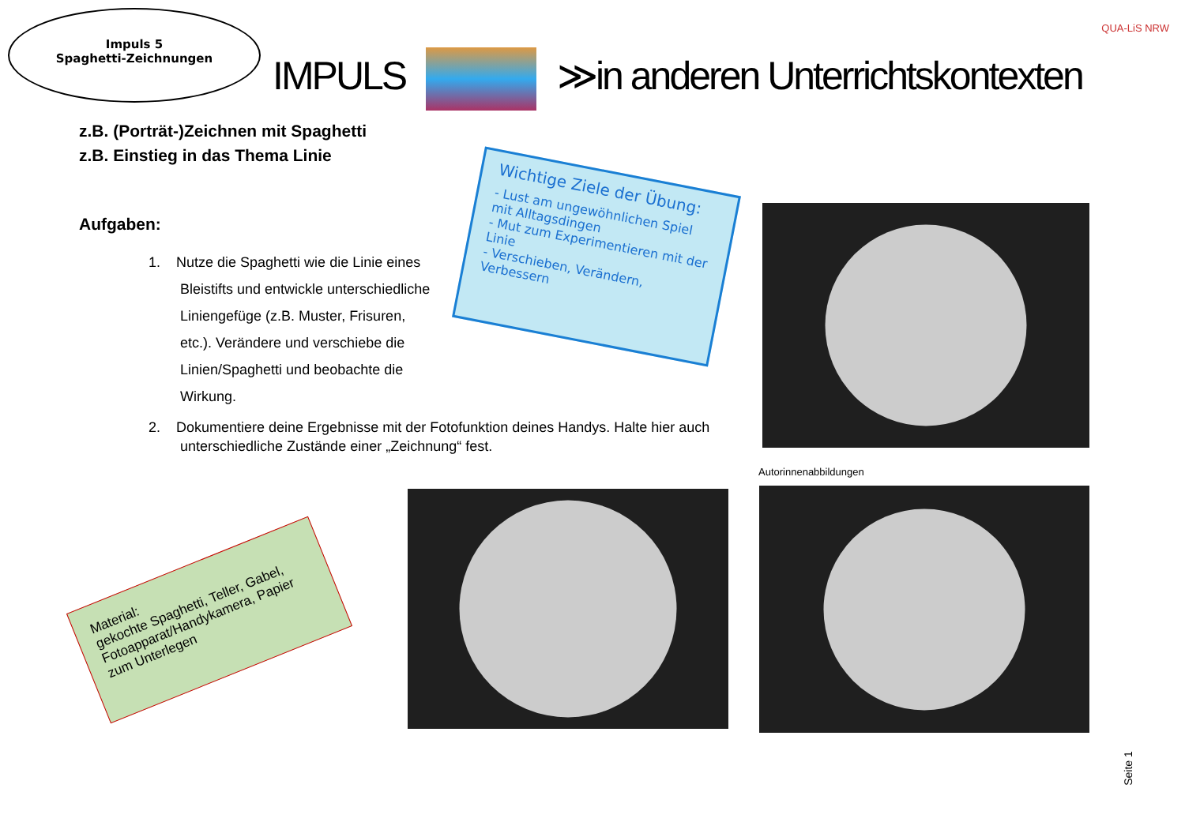Impuls 5
Spaghetti-Zeichnungen
IMPULS ≫in anderen Unterrichtskontexten
QUA-LiS NRW
z.B. (Porträt-)Zeichnen mit Spaghetti
z.B. Einstieg in das Thema Linie
Aufgaben:
1. Nutze die Spaghetti wie die Linie eines
Bleistifts und entwickle unterschiedliche
Liniengefüge (z.B. Muster, Frisuren,
etc.). Verändere und verschiebe die
Linien/Spaghetti und beobachte die
Wirkung.
2. Dokumentiere deine Ergebnisse mit der Fotofunktion deines Handys. Halte hier auch
unterschiedliche Zustände einer „Zeichnung“ fest.
Wichtige Ziele der Übung:
- Lust am ungewöhnlichen Spiel mit Alltagsdingen
- Mut zum Experimentieren mit der Linie
- Verschieben, Verändern, Verbessern
Autorinnenabbildungen
Material:
gekochte Spaghetti, Teller, Gabel, Fotoapparat/Handykamera, Papier zum Unterlegen
Seite 1